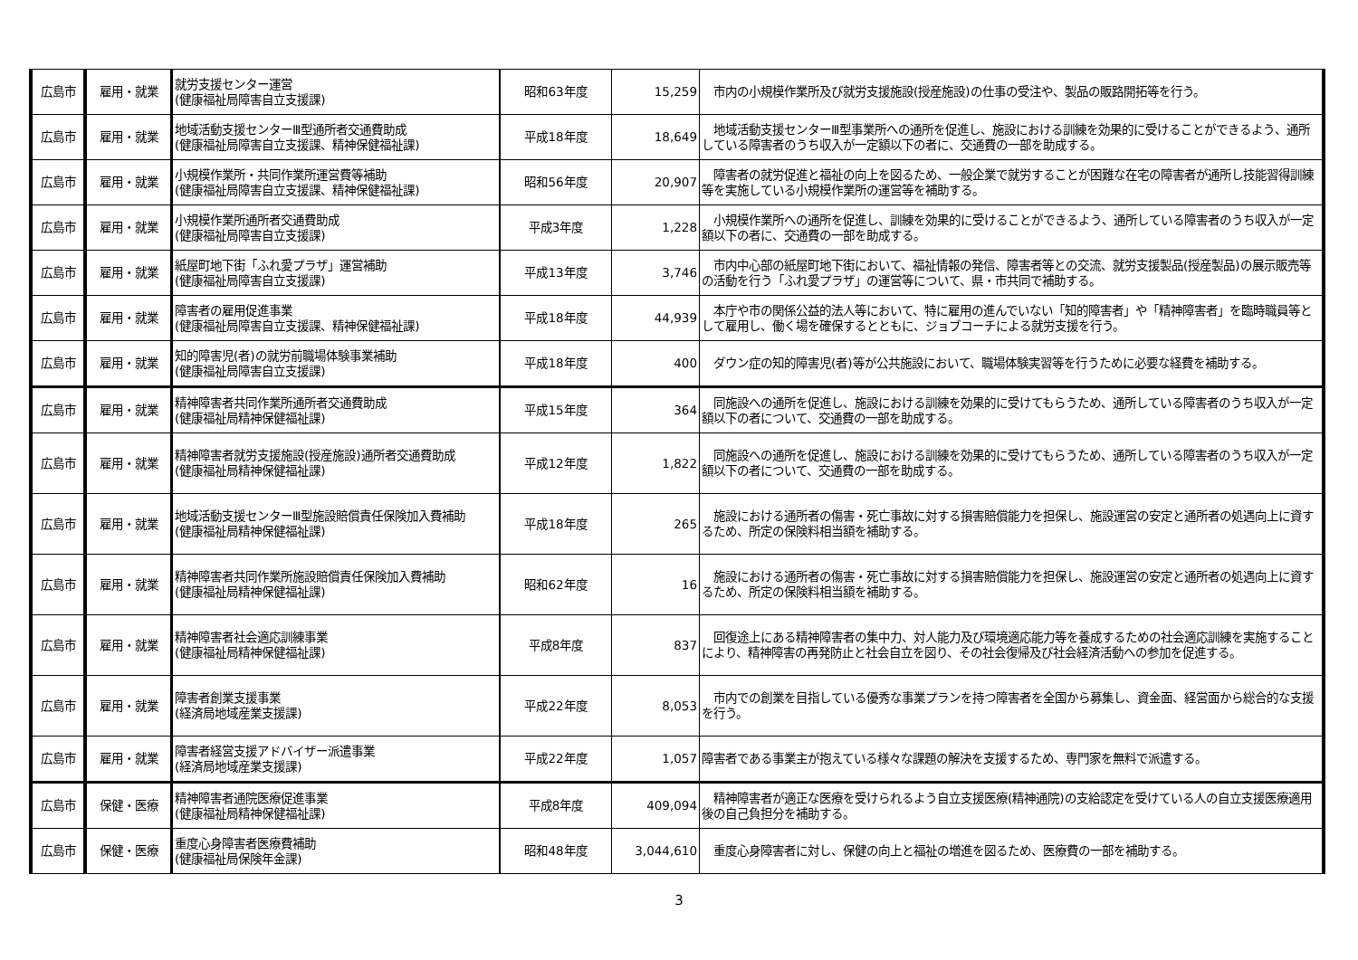| 広島市 | 雇用・就業 | 就労支援センター運営 (健康福祉局障害自立支援課) | 昭和63年度 | 15,259 | 市内の小規模作業所及び就労支援施設(授産施設)の仕事の受注や、製品の販路開拓等を行う。 |
| 広島市 | 雇用・就業 | 地域活動支援センターⅢ型通所者交通費助成 (健康福祉局障害自立支援課、精神保健福祉課) | 平成18年度 | 18,649 | 地域活動支援センターⅢ型事業所への通所を促進し、施設における訓練を効果的に受けることができるよう、通所している障害者のうち収入が一定額以下の者に、交通費の一部を助成する。 |
| 広島市 | 雇用・就業 | 小規模作業所・共同作業所運営費等補助 (健康福祉局障害自立支援課、精神保健福祉課) | 昭和56年度 | 20,907 | 障害者の就労促進と福祉の向上を図るため、一般企業で就労することが困難な在宅の障害者が通所し技能習得訓練等を実施している小規模作業所の運営等を補助する。 |
| 広島市 | 雇用・就業 | 小規模作業所通所者交通費助成 (健康福祉局障害自立支援課) | 平成3年度 | 1,228 | 小規模作業所への通所を促進し、訓練を効果的に受けることができるよう、通所している障害者のうち収入が一定額以下の者に、交通費の一部を助成する。 |
| 広島市 | 雇用・就業 | 紙屋町地下街「ふれ愛プラザ」運営補助 (健康福祉局障害自立支援課) | 平成13年度 | 3,746 | 市内中心部の紙屋町地下街において、福祉情報の発信、障害者等との交流、就労支援製品(授産製品)の展示販売等の活動を行う「ふれ愛プラザ」の運営等について、県・市共同で補助する。 |
| 広島市 | 雇用・就業 | 障害者の雇用促進事業 (健康福祉局障害自立支援課、精神保健福祉課) | 平成18年度 | 44,939 | 本庁や市の関係公益的法人等において、特に雇用の進んでいない「知的障害者」や「精神障害者」を臨時職員等として雇用し、働く場を確保するとともに、ジョブコーチによる就労支援を行う。 |
| 広島市 | 雇用・就業 | 知的障害児(者)の就労前職場体験事業補助 (健康福祉局障害自立支援課) | 平成18年度 | 400 | ダウン症の知的障害児(者)等が公共施設において、職場体験実習等を行うために必要な経費を補助する。 |
| 広島市 | 雇用・就業 | 精神障害者共同作業所通所者交通費助成 (健康福祉局精神保健福祉課) | 平成15年度 | 364 | 同施設への通所を促進し、施設における訓練を効果的に受けてもらうため、通所している障害者のうち収入が一定額以下の者について、交通費の一部を助成する。 |
| 広島市 | 雇用・就業 | 精神障害者就労支援施設(授産施設)通所者交通費助成 (健康福祉局精神保健福祉課) | 平成12年度 | 1,822 | 同施設への通所を促進し、施設における訓練を効果的に受けてもらうため、通所している障害者のうち収入が一定額以下の者について、交通費の一部を助成する。 |
| 広島市 | 雇用・就業 | 地域活動支援センターⅢ型施設賠償責任保険加入費補助 (健康福祉局精神保健福祉課) | 平成18年度 | 265 | 施設における通所者の傷害・死亡事故に対する損害賠償能力を担保し、施設運営の安定と通所者の処遇向上に資するため、所定の保険料相当額を補助する。 |
| 広島市 | 雇用・就業 | 精神障害者共同作業所施設賠償責任保険加入費補助 (健康福祉局精神保健福祉課) | 昭和62年度 | 16 | 施設における通所者の傷害・死亡事故に対する損害賠償能力を担保し、施設運営の安定と通所者の処遇向上に資するため、所定の保険料相当額を補助する。 |
| 広島市 | 雇用・就業 | 精神障害者社会適応訓練事業 (健康福祉局精神保健福祉課) | 平成8年度 | 837 | 回復途上にある精神障害者の集中力、対人能力及び環境適応能力等を養成するための社会適応訓練を実施することにより、精神障害の再発防止と社会自立を図り、その社会復帰及び社会経済活動への参加を促進する。 |
| 広島市 | 雇用・就業 | 障害者創業支援事業 (経済局地域産業支援課) | 平成22年度 | 8,053 | 市内での創業を目指している優秀な事業プランを持つ障害者を全国から募集し、資金面、経営面から総合的な支援を行う。 |
| 広島市 | 雇用・就業 | 障害者経営支援アドバイザー派遣事業 (経済局地域産業支援課) | 平成22年度 | 1,057 | 障害者である事業主が抱えている様々な課題の解決を支援するため、専門家を無料で派遣する。 |
| 広島市 | 保健・医療 | 精神障害者通院医療促進事業 (健康福祉局精神保健福祉課) | 平成8年度 | 409,094 | 精神障害者が適正な医療を受けられるよう自立支援医療(精神通院)の支給認定を受けている人の自立支援医療適用後の自己負担分を補助する。 |
| 広島市 | 保健・医療 | 重度心身障害者医療費補助 (健康福祉局保険年金課) | 昭和48年度 | 3,044,610 | 重度心身障害者に対し、保健の向上と福祉の増進を図るため、医療費の一部を補助する。 |
3